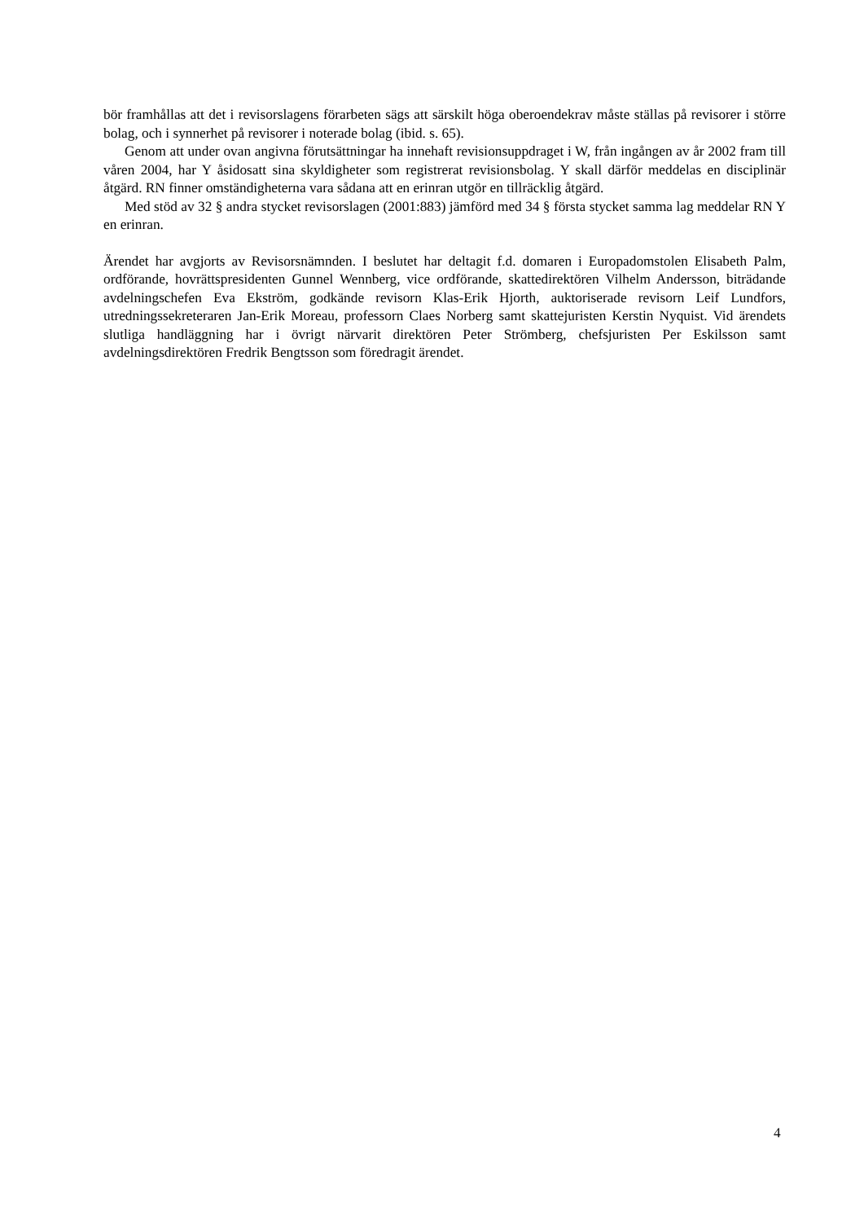bör framhållas att det i revisorslagens förarbeten sägs att särskilt höga oberoendekrav måste ställas på revisorer i större bolag, och i synnerhet på revisorer i noterade bolag (ibid. s. 65).
Genom att under ovan angivna förutsättningar ha innehaft revisionsuppdraget i W, från ingången av år 2002 fram till våren 2004, har Y åsidosatt sina skyldigheter som registrerat revisionsbolag. Y skall därför meddelas en disciplinär åtgärd. RN finner omständigheterna vara sådana att en erinran utgör en tillräcklig åtgärd.
Med stöd av 32 § andra stycket revisorslagen (2001:883) jämförd med 34 § första stycket samma lag meddelar RN Y en erinran.
Ärendet har avgjorts av Revisorsnämnden. I beslutet har deltagit f.d. domaren i Europadomstolen Elisabeth Palm, ordförande, hovrättspresidenten Gunnel Wennberg, vice ordförande, skattedirektören Vilhelm Andersson, biträdande avdelningschefen Eva Ekström, godkände revisorn Klas-Erik Hjorth, auktoriserade revisorn Leif Lundfors, utredningssekreteraren Jan-Erik Moreau, professorn Claes Norberg samt skattejuristen Kerstin Nyquist. Vid ärendets slutliga handläggning har i övrigt närvarit direktören Peter Strömberg, chefsjuristen Per Eskilsson samt avdelningsdirektören Fredrik Bengtsson som föredragit ärendet.
4